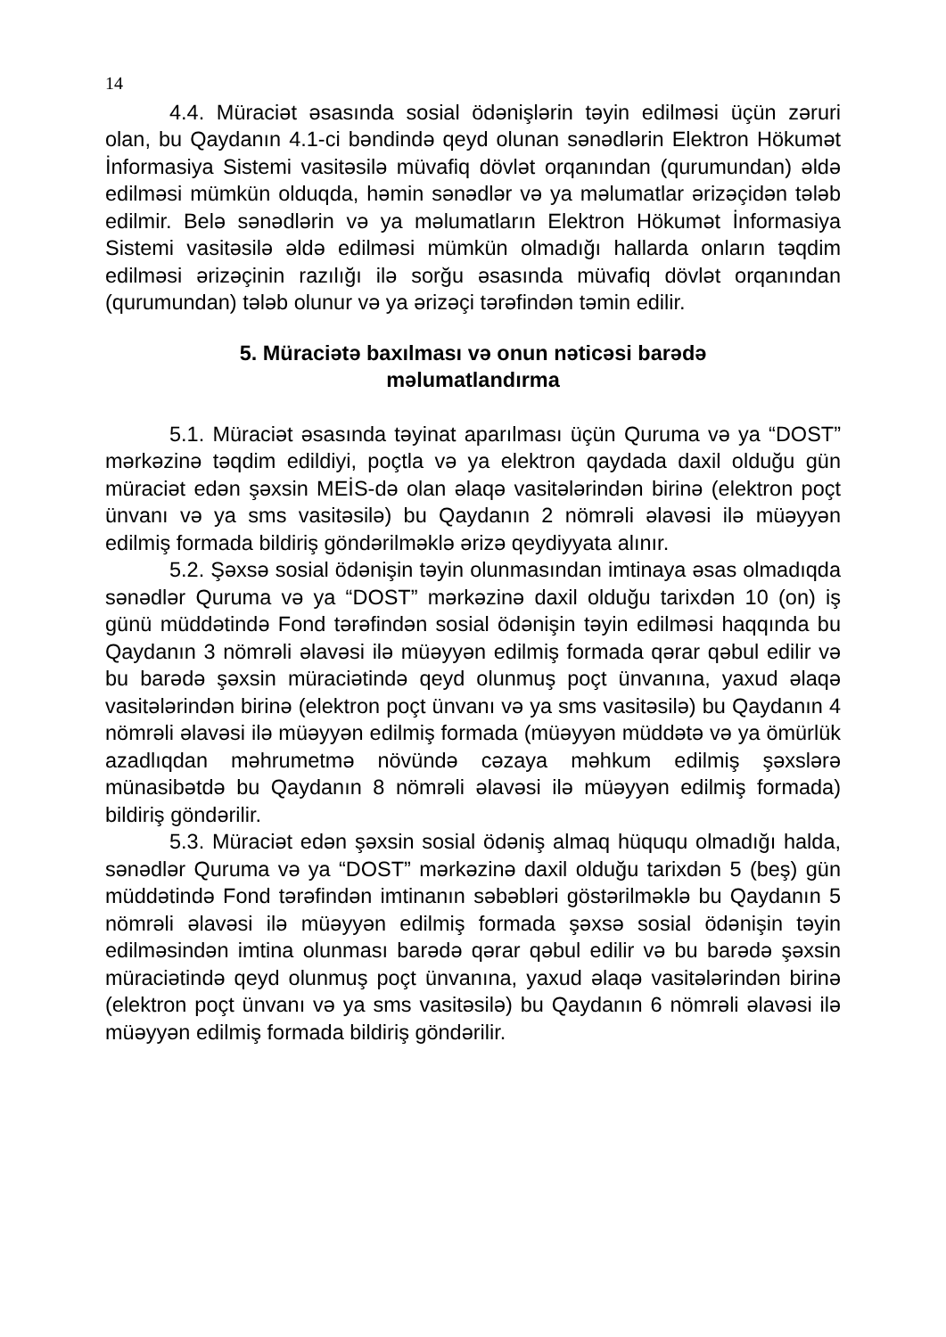14
4.4. Müraciət əsasında sosial ödənişlərin təyin edilməsi üçün zəruri olan, bu Qaydanın 4.1-ci bəndində qeyd olunan sənədlərin Elektron Hökumət İnformasiya Sistemi vasitəsilə müvafiq dövlət orqanından (qurumundan) əldə edilməsi mümkün olduqda, həmin sənədlər və ya məlumatlar ərizəçidən tələb edilmir. Belə sənədlərin və ya məlumatların Elektron Hökumət İnformasiya Sistemi vasitəsilə əldə edilməsi mümkün olmadığı hallarda onların təqdim edilməsi ərizəçinin razılığı ilə sorğu əsasında müvafiq dövlət orqanından (qurumundan) tələb olunur və ya ərizəçi tərəfindən təmin edilir.
5. Müraciətə baxılması və onun nəticəsi barədə
məlumatlandırma
5.1. Müraciət əsasında təyinat aparılması üçün Quruma və ya “DOST” mərkəzinə təqdim edildiyi, poçtla və ya elektron qaydada daxil olduğu gün müraciət edən şəxsin MEİS-də olan əlaqə vasitələrindən birinə (elektron poçt ünvanı və ya sms vasitəsilə) bu Qaydanın 2 nömrəli əlavəsi ilə müəyyən edilmiş formada bildiriş göndərilməklə ərizə qeydiyyata alınır.
5.2. Şəxsə sosial ödənişin təyin olunmasından imtinaya əsas olmadıqda sənədlər Quruma və ya “DOST” mərkəzinə daxil olduğu tarixdən 10 (on) iş günü müddətində Fond tərəfindən sosial ödənişin təyin edilməsi haqqında bu Qaydanın 3 nömrəli əlavəsi ilə müəyyən edilmiş formada qərar qəbul edilir və bu barədə şəxsin müraciətində qeyd olunmuş poçt ünvanına, yaxud əlaqə vasitələrindən birinə (elektron poçt ünvanı və ya sms vasitəsilə) bu Qaydanın 4 nömrəli əlavəsi ilə müəyyən edilmiş formada (müəyyən müddətə və ya ömürlük azadlıqdan məhrumetmə növündə cəzaya məhkum edilmiş şəxslərə münasibətdə bu Qaydanın 8 nömrəli əlavəsi ilə müəyyən edilmiş formada) bildiriş göndərilir.
5.3. Müraciət edən şəxsin sosial ödəniş almaq hüququ olmadığı halda, sənədlər Quruma və ya “DOST” mərkəzinə daxil olduğu tarixdən 5 (beş) gün müddətində Fond tərəfindən imtinanın səbəbləri göstərilməklə bu Qaydanın 5 nömrəli əlavəsi ilə müəyyən edilmiş formada şəxsə sosial ödənişin təyin edilməsindən imtina olunması barədə qərar qəbul edilir və bu barədə şəxsin müraciətində qeyd olunmuş poçt ünvanına, yaxud əlaqə vasitələrindən birinə (elektron poçt ünvanı və ya sms vasitəsilə) bu Qaydanın 6 nömrəli əlavəsi ilə müəyyən edilmiş formada bildiriş göndərilir.